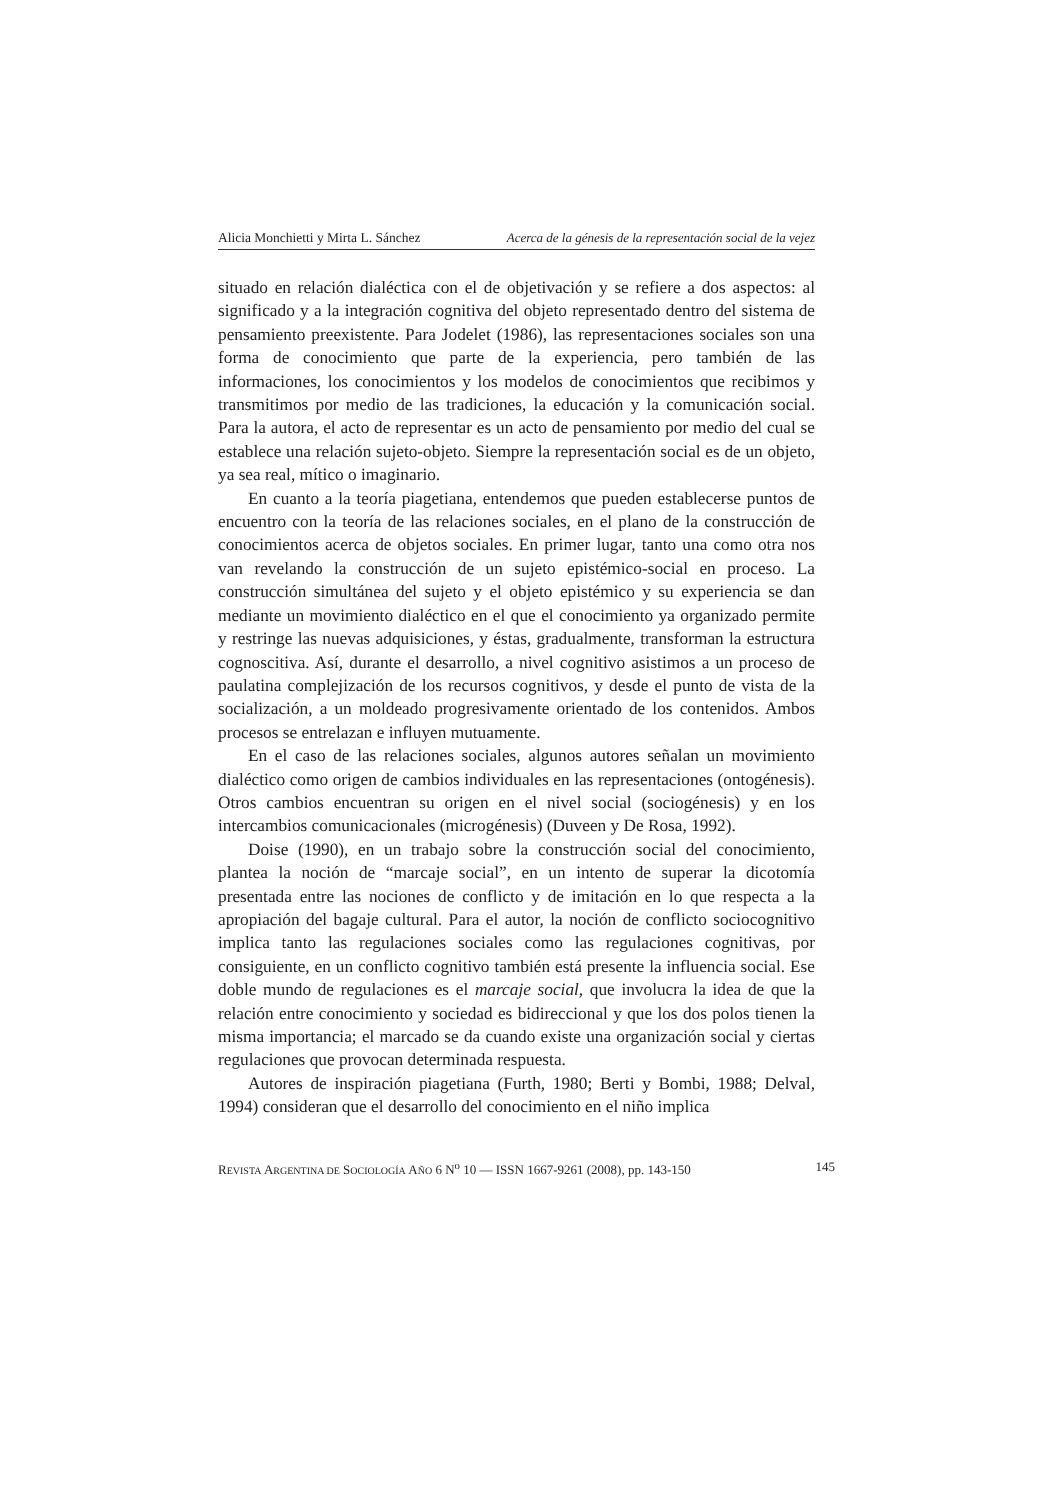Alicia Monchietti y Mirta L. Sánchez Acerca de la génesis de la representación social de la vejez
situado en relación dialéctica con el de objetivación y se refiere a dos aspectos: al significado y a la integración cognitiva del objeto representado dentro del sistema de pensamiento preexistente. Para Jodelet (1986), las representaciones sociales son una forma de conocimiento que parte de la experiencia, pero también de las informaciones, los conocimientos y los modelos de conocimientos que recibimos y transmitimos por medio de las tradiciones, la educación y la comunicación social. Para la autora, el acto de representar es un acto de pensamiento por medio del cual se establece una relación sujeto-objeto. Siempre la representación social es de un objeto, ya sea real, mítico o imaginario.
En cuanto a la teoría piagetiana, entendemos que pueden establecerse puntos de encuentro con la teoría de las relaciones sociales, en el plano de la construcción de conocimientos acerca de objetos sociales. En primer lugar, tanto una como otra nos van revelando la construcción de un sujeto epistémico-social en proceso. La construcción simultánea del sujeto y el objeto epistémico y su experiencia se dan mediante un movimiento dialéctico en el que el conocimiento ya organizado permite y restringe las nuevas adquisiciones, y éstas, gradualmente, transforman la estructura cognoscitiva. Así, durante el desarrollo, a nivel cognitivo asistimos a un proceso de paulatina complejización de los recursos cognitivos, y desde el punto de vista de la socialización, a un moldeado progresivamente orientado de los contenidos. Ambos procesos se entrelazan e influyen mutuamente.
En el caso de las relaciones sociales, algunos autores señalan un movimiento dialéctico como origen de cambios individuales en las representaciones (ontogénesis). Otros cambios encuentran su origen en el nivel social (sociogénesis) y en los intercambios comunicacionales (microgénesis) (Duveen y De Rosa, 1992).
Doise (1990), en un trabajo sobre la construcción social del conocimiento, plantea la noción de “marcaje social”, en un intento de superar la dicotomía presentada entre las nociones de conflicto y de imitación en lo que respecta a la apropiación del bagaje cultural. Para el autor, la noción de conflicto sociocognitivo implica tanto las regulaciones sociales como las regulaciones cognitivas, por consiguiente, en un conflicto cognitivo también está presente la influencia social. Ese doble mundo de regulaciones es el marcaje social, que involucra la idea de que la relación entre conocimiento y sociedad es bidireccional y que los dos polos tienen la misma importancia; el marcado se da cuando existe una organización social y ciertas regulaciones que provocan determinada respuesta.
Autores de inspiración piagetiana (Furth, 1980; Berti y Bombi, 1988; Delval, 1994) consideran que el desarrollo del conocimiento en el niño implica
REVISTA ARGENTINA DE SOCIOLOGÍA AÑO 6 N<sup>o</sup> 10 — ISSN 1667-9261 (2008), pp. 143-150 145